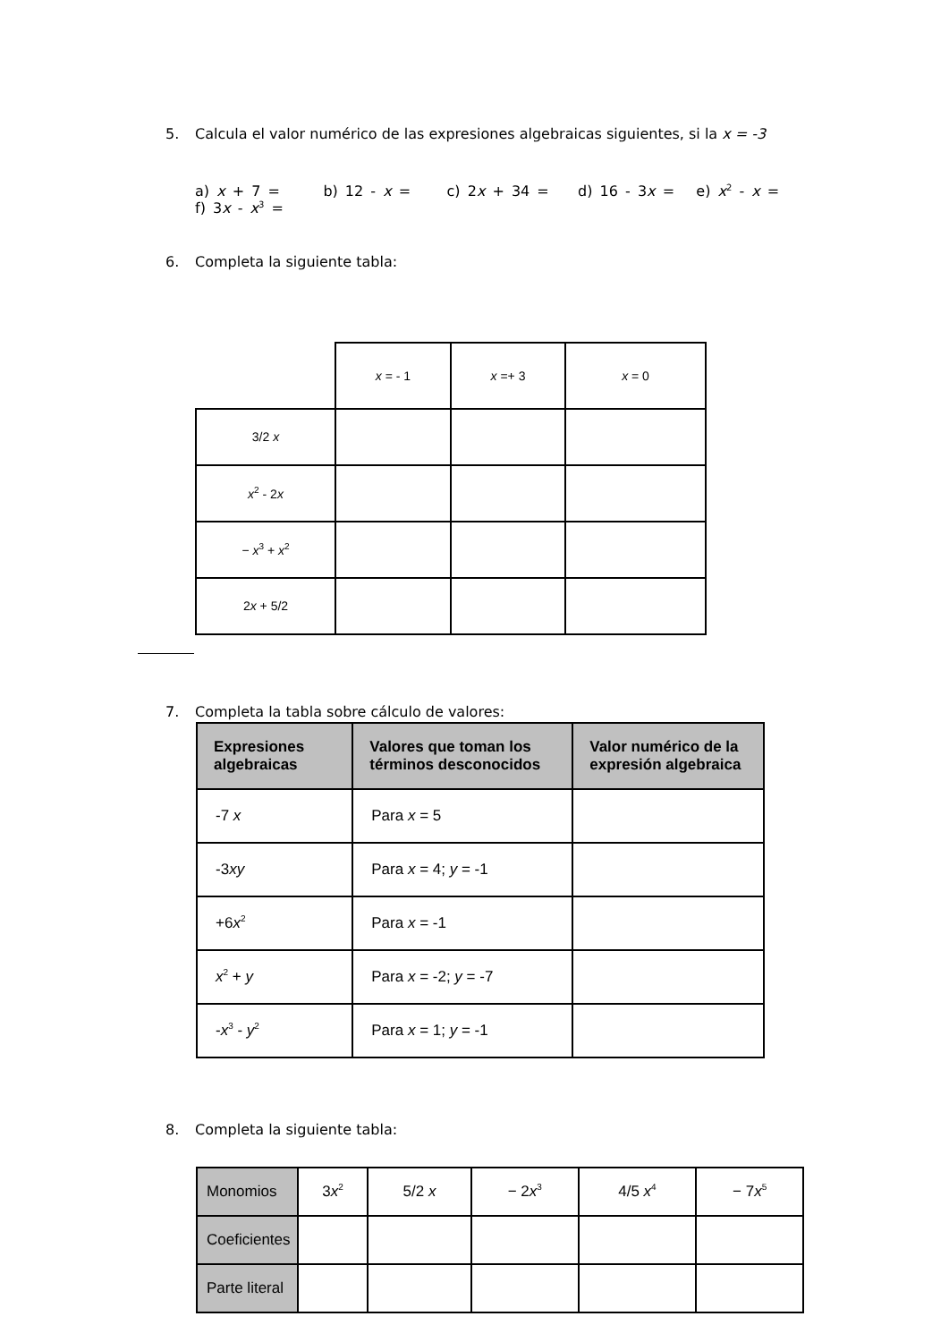5. Calcula el valor numérico de las expresiones algebraicas siguientes, si la x = -3
a) x + 7 = b) 12 - x = c) 2x + 34 = d) 16 - 3x = e) x<sup>2</sup> - x = f) 3x - x<sup>3</sup> =
6. Completa la siguiente tabla:
| | x = - 1 | x =+ 3 | x = 0 |
| 3/2 x | | | |
| x<sup>2</sup> - 2 x | | | |
| − x<sup>3</sup> + x<sup>2</sup> | | | |
| 2 x + 5/2 | | | |
7. Completa la tabla sobre cálculo de valores:
| Expresiones algebraicas | Valores que toman los términos desconocidos | Valor numérico de la expresión algebraica |
| --- | --- | --- |
| -7 x | Para x = 5 | |
| -3 xy | Para x = 4; y = -1 | |
| +6 x<sup>2</sup> | Para x = -1 | |
| x<sup>2</sup> + y | Para x = -2; y = -7 | |
| - x<sup>3</sup> - y<sup>2</sup> | Para x = 1; y = -1 | |
8. Completa la siguiente tabla:
| Monomios | 3 x<sup>2</sup> | 5/2 x | − 2 x<sup>3</sup> | 4/5 x<sup>4</sup> | − 7 x<sup>5</sup> |
| Coeficientes | | | | | |
| Parte literal | | | | | |